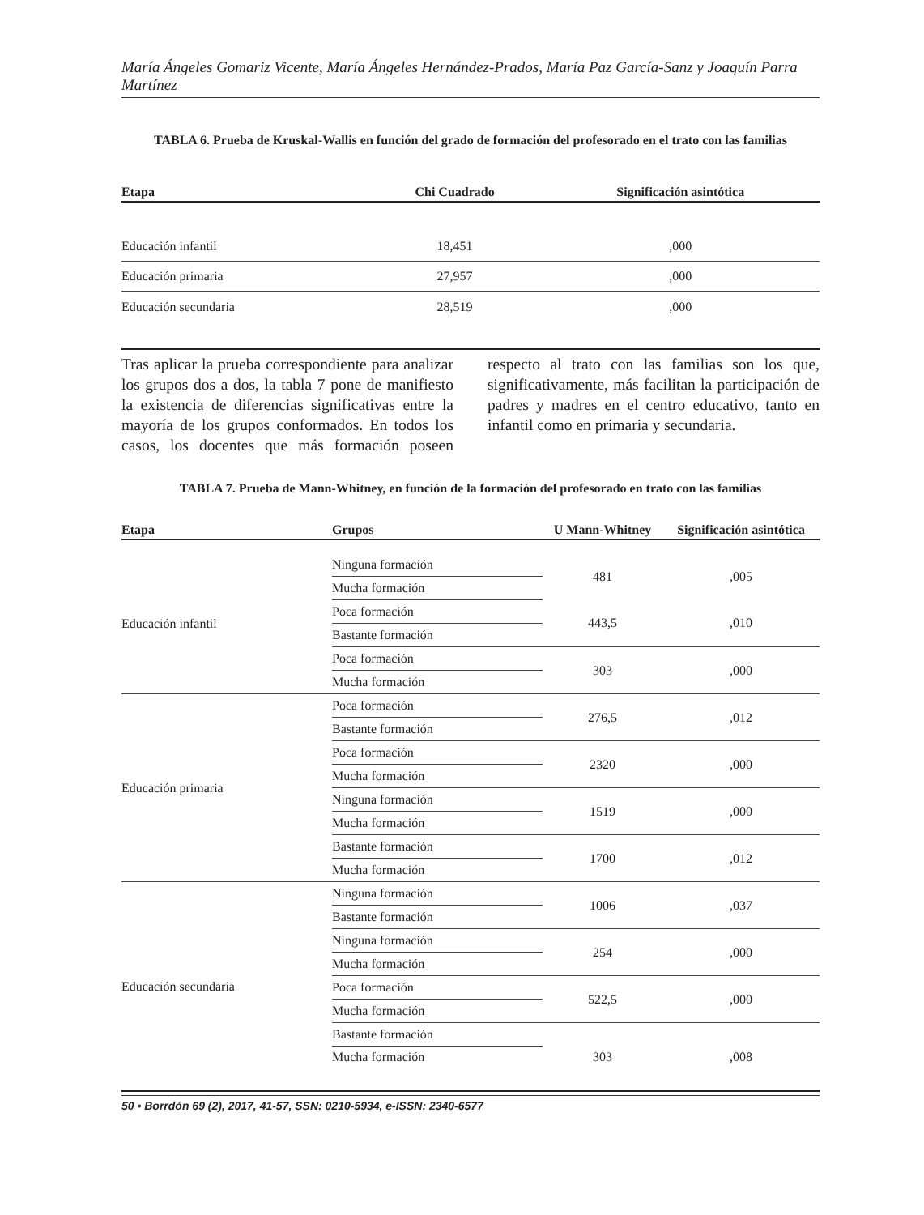María Ángeles Gomariz Vicente, María Ángeles Hernández-Prados, María Paz García-Sanz y Joaquín Parra Martínez
TABLA 6. Prueba de Kruskal-Wallis en función del grado de formación del profesorado en el trato con las familias
| Etapa | Chi Cuadrado | Significación asintótica |
| --- | --- | --- |
| Educación infantil | 18,451 | ,000 |
| Educación primaria | 27,957 | ,000 |
| Educación secundaria | 28,519 | ,000 |
Tras aplicar la prueba correspondiente para analizar los grupos dos a dos, la tabla 7 pone de manifiesto la existencia de diferencias significativas entre la mayoría de los grupos conformados. En todos los casos, los docentes que más formación poseen respecto al trato con las familias son los que, significativamente, más facilitan la participación de padres y madres en el centro educativo, tanto en infantil como en primaria y secundaria.
TABLA 7. Prueba de Mann-Whitney, en función de la formación del profesorado en trato con las familias
| Etapa | Grupos | U Mann-Whitney | Significación asintótica |
| --- | --- | --- | --- |
| Educación infantil | Ninguna formación | 481 | ,005 |
| | Mucha formación | | |
| | Poca formación | 443,5 | ,010 |
| | Bastante formación | | |
| | Poca formación | 303 | ,000 |
| | Mucha formación | | |
| Educación primaria | Poca formación | 276,5 | ,012 |
| | Bastante formación | | |
| | Poca formación | 2320 | ,000 |
| | Mucha formación | | |
| | Ninguna formación | 1519 | ,000 |
| | Mucha formación | | |
| | Bastante formación | 1700 | ,012 |
| | Mucha formación | | |
| Educación secundaria | Ninguna formación | 1006 | ,037 |
| | Bastante formación | | |
| | Ninguna formación | 254 | ,000 |
| | Mucha formación | | |
| | Poca formación | 522,5 | ,000 |
| | Mucha formación | | |
| | Bastante formación | 303 | ,008 |
| | Mucha formación | | |
50 • Borrdón 69 (2), 2017, 41-57, SSN: 0210-5934, e-ISSN: 2340-6577